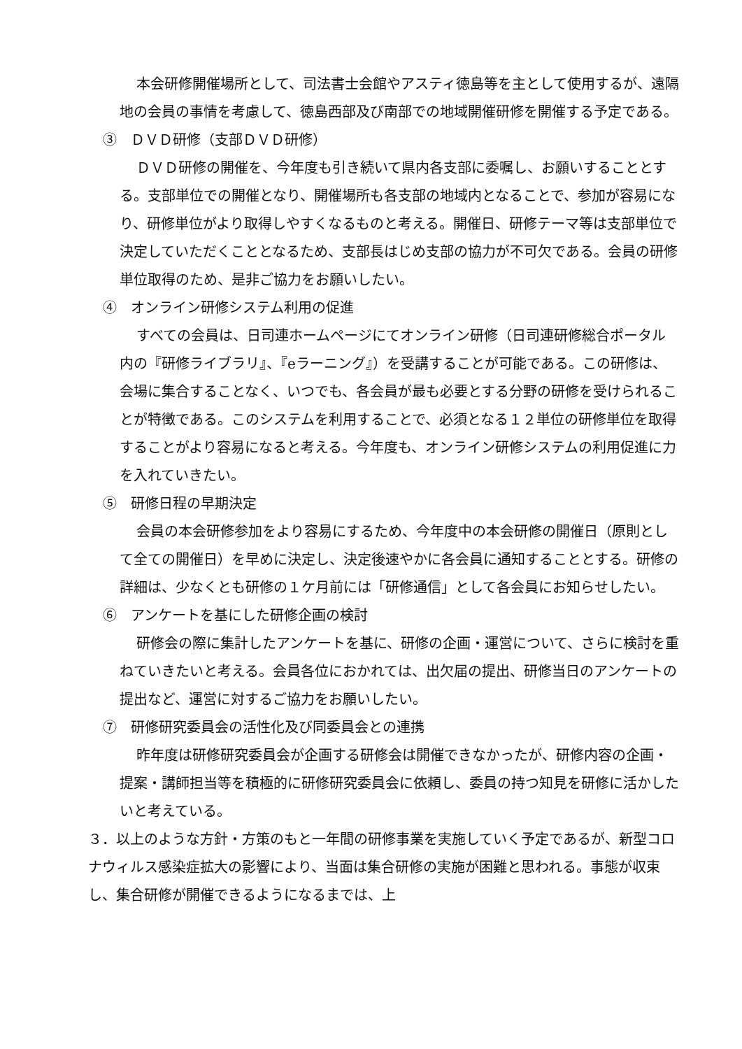本会研修開催場所として、司法書士会館やアスティ徳島等を主として使用するが、遠隔地の会員の事情を考慮して、徳島西部及び南部での地域開催研修を開催する予定である。
③　ＤＶＤ研修（支部ＤＶＤ研修）
ＤＶＤ研修の開催を、今年度も引き続いて県内各支部に委嘱し、お願いすることとする。支部単位での開催となり、開催場所も各支部の地域内となることで、参加が容易になり、研修単位がより取得しやすくなるものと考える。開催日、研修テーマ等は支部単位で決定していただくこととなるため、支部長はじめ支部の協力が不可欠である。会員の研修単位取得のため、是非ご協力をお願いしたい。
④　オンライン研修システム利用の促進
すべての会員は、日司連ホームページにてオンライン研修（日司連研修総合ポータル内の『研修ライブラリ』、『eラーニング』）を受講することが可能である。この研修は、会場に集合することなく、いつでも、各会員が最も必要とする分野の研修を受けられることが特徴である。このシステムを利用することで、必須となる１２単位の研修単位を取得することがより容易になると考える。今年度も、オンライン研修システムの利用促進に力を入れていきたい。
⑤　研修日程の早期決定
会員の本会研修参加をより容易にするため、今年度中の本会研修の開催日（原則として全ての開催日）を早めに決定し、決定後速やかに各会員に通知することとする。研修の詳細は、少なくとも研修の１ケ月前には「研修通信」として各会員にお知らせしたい。
⑥　アンケートを基にした研修企画の検討
研修会の際に集計したアンケートを基に、研修の企画・運営について、さらに検討を重ねていきたいと考える。会員各位におかれては、出欠届の提出、研修当日のアンケートの提出など、運営に対するご協力をお願いしたい。
⑦　研修研究委員会の活性化及び同委員会との連携
昨年度は研修研究委員会が企画する研修会は開催できなかったが、研修内容の企画・提案・講師担当等を積極的に研修研究委員会に依頼し、委員の持つ知見を研修に活かしたいと考えている。
３．以上のような方針・方策のもと一年間の研修事業を実施していく予定であるが、新型コロナウィルス感染症拡大の影響により、当面は集合研修の実施が困難と思われる。事態が収束し、集合研修が開催できるようになるまでは、上